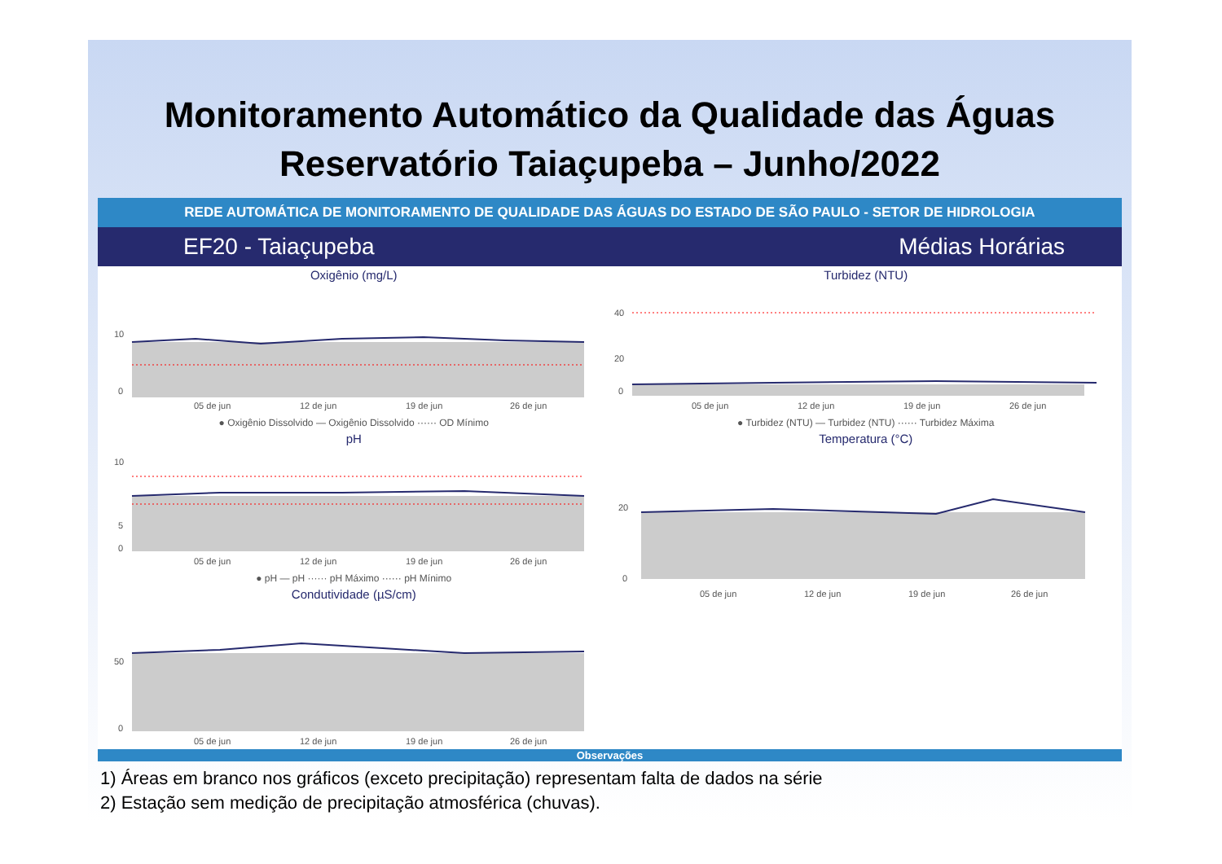Monitoramento Automático da Qualidade das Águas
Reservatório Taiaçupeba – Junho/2022
REDE AUTOMÁTICA DE MONITORAMENTO DE QUALIDADE DAS ÁGUAS DO ESTADO DE SÃO PAULO - SETOR DE HIDROLOGIA
EF20 - Taiaçupeba Médias Horárias
Oxigênio (mg/L)
10
0
05 de jun
12 de jun
19 de jun
26 de jun
● Oxigênio Dissolvido — Oxigênio Dissolvido ······ OD Mínimo
pH
10
5
0
05 de jun
12 de jun
19 de jun
26 de jun
● pH — pH ······ pH Máximo ······ pH Mínimo
Condutividade (µS/cm)
50
0
05 de jun
12 de jun
19 de jun
26 de jun
Turbidez (NTU)
40
20
0
05 de jun
12 de jun
19 de jun
26 de jun
● Turbidez (NTU) — Turbidez (NTU) ······ Turbidez Máxima
Temperatura (°C)
20
0
05 de jun
12 de jun
19 de jun
26 de jun
Observações
1) Áreas em branco nos gráficos (exceto precipitação) representam falta de dados na série
2) Estação sem medição de precipitação atmosférica (chuvas).